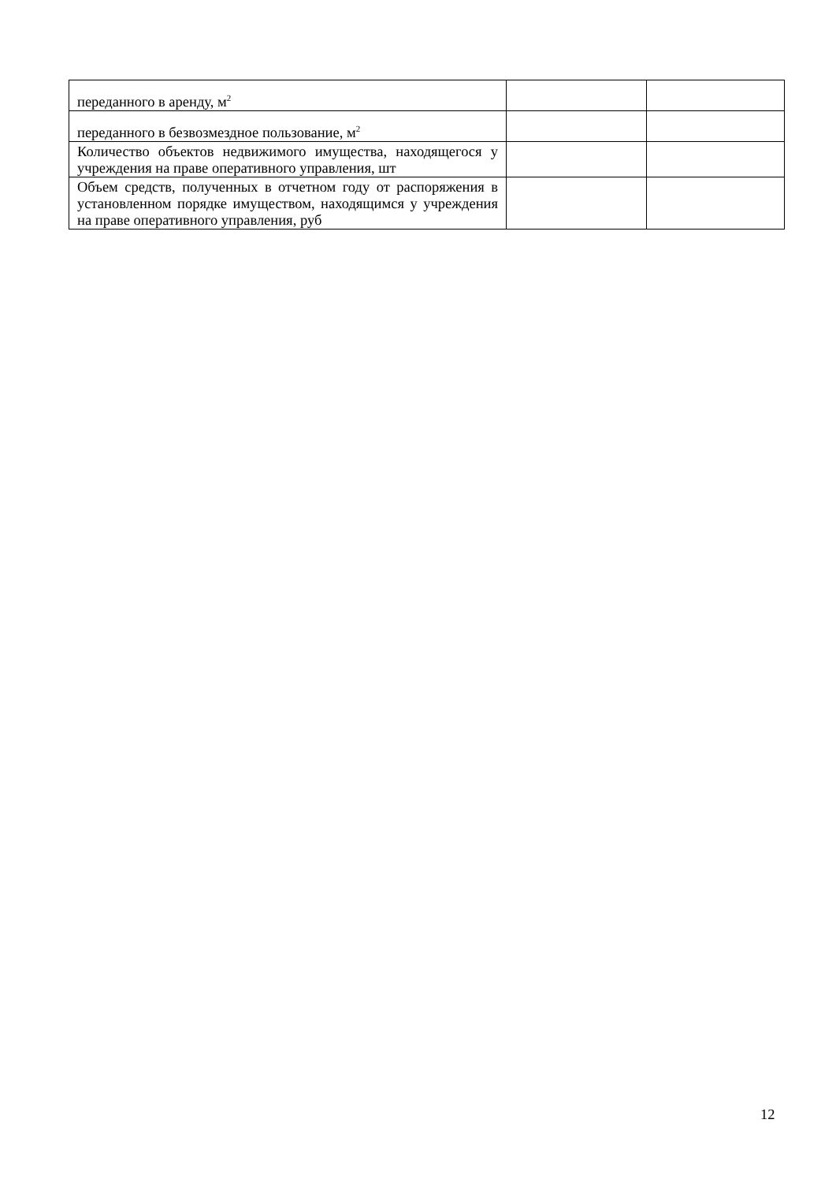| переданного в аренду, м<sup>2</sup> | | |
| переданного в безвозмездное пользование, м<sup>2</sup> | | |
| Количество объектов недвижимого имущества, находящегося у учреждения на праве оперативного управления, шт | | |
| Объем средств, полученных в отчетном году от распоряжения в установленном порядке имуществом, находящимся у учреждения на праве оперативного управления, руб | | |
12